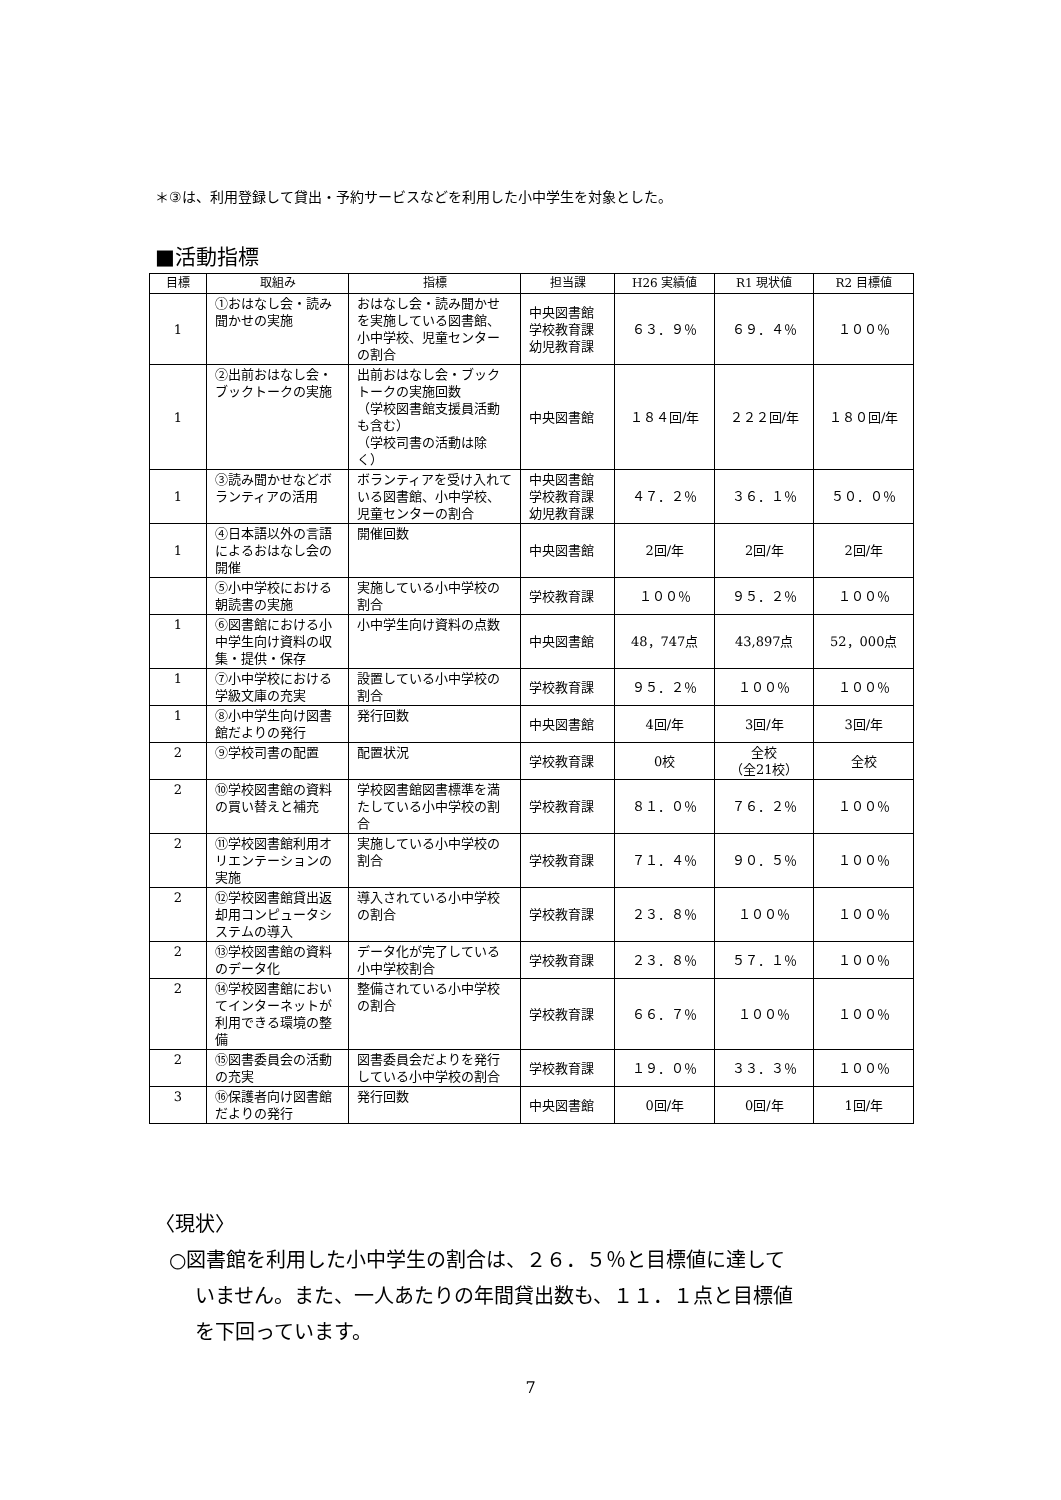＊③は、利用登録して貸出・予約サービスなどを利用した小中学生を対象とした。
■活動指標
| 目標 | 取組み | 指標 | 担当課 | H26 実績値 | R1 現状値 | R2 目標値 |
| --- | --- | --- | --- | --- | --- | --- |
| 1 | ①おはなし会・読み聞かせの実施 | おはなし会・読み聞かせを実施している図書館、小中学校、児童センターの割合 | 中央図書館 学校教育課 幼児教育課 | ６３．９％ | ６９．４％ | １００％ |
| 1 | ②出前おはなし会・ブックトークの実施 | 出前おはなし会・ブックトークの実施回数 （学校図書館支援員活動も含む） （学校司書の活動は除く） | 中央図書館 | １８４回/年 | ２２２回/年 | １８０回/年 |
| 1 | ③読み聞かせなどボランティアの活用 | ボランティアを受け入れている図書館、小中学校、児童センターの割合 | 中央図書館 学校教育課 幼児教育課 | ４７．２％ | ３６．１％ | ５０．０％ |
| 1 | ④日本語以外の言語によるおはなし会の開催 | 開催回数 | 中央図書館 | 2回/年 | 2回/年 | 2回/年 |
| | ⑤小中学校における朝読書の実施 | 実施している小中学校の割合 | 学校教育課 | １００％ | ９５．２％ | １００％ |
| 1 | ⑥図書館における小中学生向け資料の収集・提供・保存 | 小中学生向け資料の点数 | 中央図書館 | 48，747点 | 43,897点 | 52，000点 |
| 1 | ⑦小中学校における学級文庫の充実 | 設置している小中学校の割合 | 学校教育課 | ９５．２％ | １００％ | １００％ |
| 1 | ⑧小中学生向け図書館だよりの発行 | 発行回数 | 中央図書館 | 4回/年 | 3回/年 | 3回/年 |
| 2 | ⑨学校司書の配置 | 配置状況 | 学校教育課 | 0校 | 全校 （全21校） | 全校 |
| 2 | ⑩学校図書館の資料の買い替えと補充 | 学校図書館図書標準を満たしている小中学校の割合 | 学校教育課 | ８１．０％ | ７６．２％ | １００％ |
| 2 | ⑪学校図書館利用オリエンテーションの実施 | 実施している小中学校の割合 | 学校教育課 | ７１．４％ | ９０．５％ | １００％ |
| 2 | ⑫学校図書館貸出返却用コンピュータシステムの導入 | 導入されている小中学校の割合 | 学校教育課 | ２３．８％ | １００％ | １００％ |
| 2 | ⑬学校図書館の資料のデータ化 | データ化が完了している小中学校割合 | 学校教育課 | ２３．８％ | ５７．１％ | １００％ |
| 2 | ⑭学校図書館においてインターネットが利用できる環境の整備 | 整備されている小中学校の割合 | 学校教育課 | ６６．７％ | １００％ | １００％ |
| 2 | ⑮図書委員会の活動の充実 | 図書委員会だよりを発行している小中学校の割合 | 学校教育課 | １９．０％ | ３３．３％ | １００％ |
| 3 | ⑯保護者向け図書館だよりの発行 | 発行回数 | 中央図書館 | 0回/年 | 0回/年 | 1回/年 |
〈現状〉
○図書館を利用した小中学生の割合は、２６．５％と目標値に達して
いません。また、一人あたりの年間貸出数も、１１．１点と目標値
を下回っています。
7